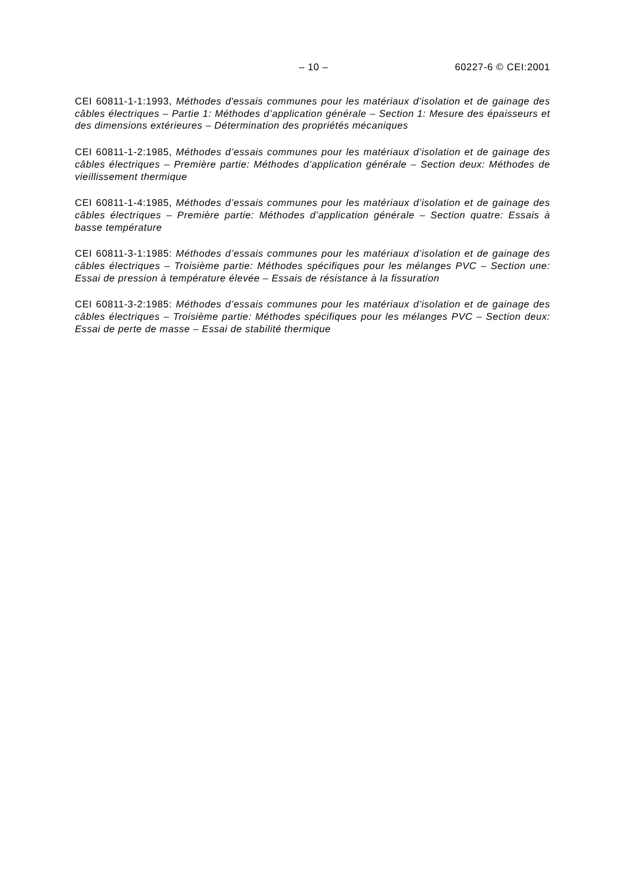– 10 – 60227-6 © CEI:2001
CEI 60811-1-1:1993, Méthodes d'essais communes pour les matériaux d’isolation et de gainage des câbles électriques – Partie 1: Méthodes d’application générale – Section 1: Mesure des épaisseurs et des dimensions extérieures – Détermination des propriétés mécaniques
CEI 60811-1-2:1985, Méthodes d’essais communes pour les matériaux d’isolation et de gainage des câbles électriques – Première partie: Méthodes d’application générale – Section deux: Méthodes de vieillissement thermique
CEI 60811-1-4:1985, Méthodes d’essais communes pour les matériaux d’isolation et de gainage des câbles électriques – Première partie: Méthodes d’application générale – Section quatre: Essais à basse température
CEI 60811-3-1:1985: Méthodes d’essais communes pour les matériaux d’isolation et de gainage des câbles électriques – Troisième partie: Méthodes spécifiques pour les mélanges PVC – Section une: Essai de pression à température élevée – Essais de résistance à la fissuration
CEI 60811-3-2:1985: Méthodes d’essais communes pour les matériaux d’isolation et de gainage des câbles électriques – Troisième partie: Méthodes spécifiques pour les mélanges PVC – Section deux: Essai de perte de masse – Essai de stabilité thermique